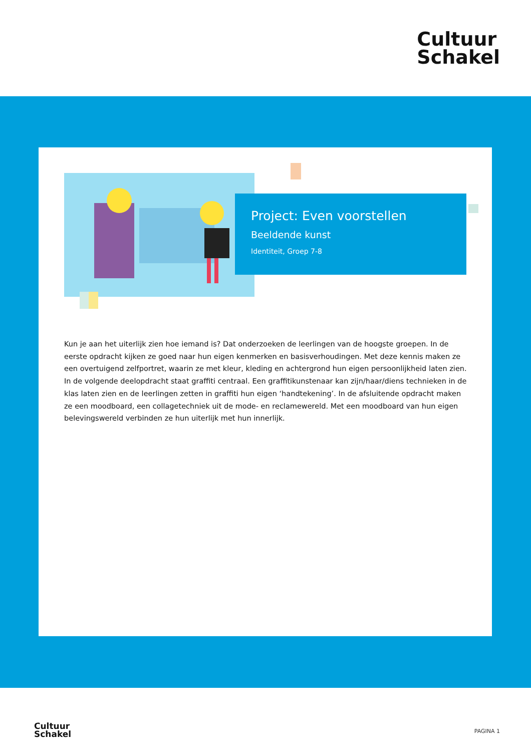Cultuur
Schakel
Project: Even voorstellen
Beeldende kunst
Identiteit, Groep 7-8
Kun je aan het uiterlijk zien hoe iemand is? Dat onderzoeken de leerlingen van de hoogste groepen. In de eerste opdracht kijken ze goed naar hun eigen kenmerken en basisverhoudingen. Met deze kennis maken ze een overtuigend zelfportret, waarin ze met kleur, kleding en achtergrond hun eigen persoonlijkheid laten zien. In de volgende deelopdracht staat graffiti centraal. Een graffitikunstenaar kan zijn/haar/diens technieken in de klas laten zien en de leerlingen zetten in graffiti hun eigen ‘handtekening’. In de afsluitende opdracht maken ze een moodboard, een collagetechniek uit de mode- en reclamewereld. Met een moodboard van hun eigen belevingswereld verbinden ze hun uiterlijk met hun innerlijk.
Cultuur
Schakel
PAGINA 1